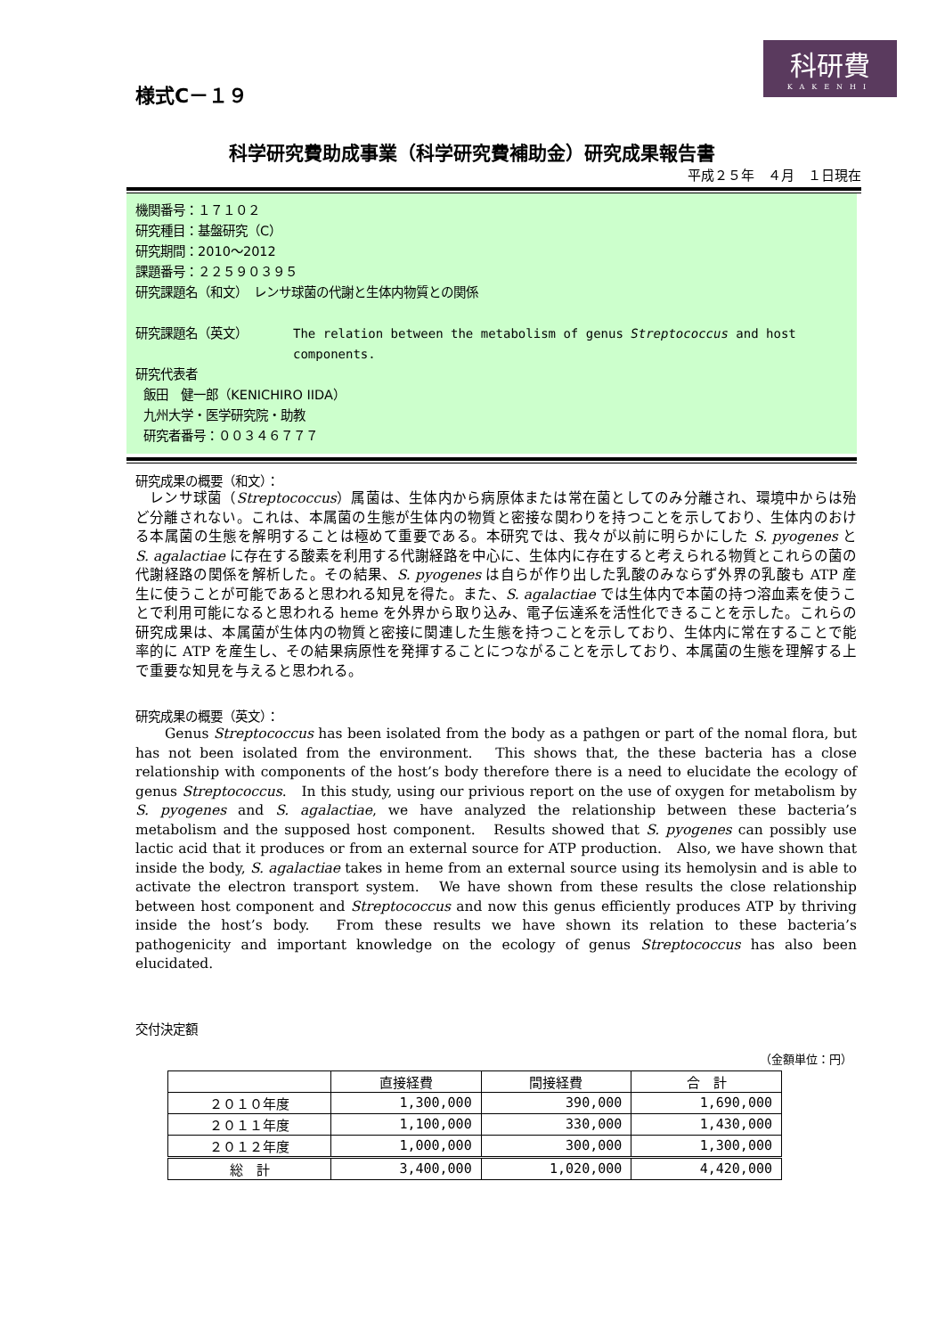様式C－１９
科研費
KAKENHI
科学研究費助成事業（科学研究費補助金）研究成果報告書
平成２５年　４月　１日現在
機関番号：１７１０２
研究種目：基盤研究（C）
研究期間：2010～2012
課題番号：２２５９０３９５
研究課題名（和文）　レンサ球菌の代謝と生体内物質との関係
研究課題名（英文） The relation between the metabolism of genus Streptococcus and host components.
研究代表者
飯田　健一郎（KENICHIRO IIDA）
九州大学・医学研究院・助教
研究者番号：００３４６７７７
研究成果の概要（和文）：
　レンサ球菌（Streptococcus）属菌は、生体内から病原体または常在菌としてのみ分離され、環境中からは殆ど分離されない。これは、本属菌の生態が生体内の物質と密接な関わりを持つことを示しており、生体内のおける本属菌の生態を解明することは極めて重要である。本研究では、我々が以前に明らかにした S. pyogenes と S. agalactiae に存在する酸素を利用する代謝経路を中心に、生体内に存在すると考えられる物質とこれらの菌の代謝経路の関係を解析した。その結果、S. pyogenes は自らが作り出した乳酸のみならず外界の乳酸も ATP 産生に使うことが可能であると思われる知見を得た。また、S. agalactiae では生体内で本菌の持つ溶血素を使うことで利用可能になると思われる heme を外界から取り込み、電子伝達系を活性化できることを示した。これらの研究成果は、本属菌が生体内の物質と密接に関連した生態を持つことを示しており、生体内に常在することで能率的に ATP を産生し、その結果病原性を発揮することにつながることを示しており、本属菌の生態を理解する上で重要な知見を与えると思われる。
研究成果の概要（英文）：
　　Genus Streptococcus has been isolated from the body as a pathgen or part of the nomal flora, but has not been isolated from the environment.　This shows that, the these bacteria has a close relationship with components of the host’s body therefore there is a need to elucidate the ecology of genus Streptococcus.　In this study, using our privious report on the use of oxygen for metabolism by S. pyogenes and S. agalactiae, we have analyzed the relationship between these bacteria’s metabolism and the supposed host component.　Results showed that S. pyogenes can possibly use lactic acid that it produces or from an external source for ATP production.　Also, we have shown that inside the body, S. agalactiae takes in heme from an external source using its hemolysin and is able to activate the electron transport system.　We have shown from these results the close relationship between host component and Streptococcus and now this genus efficiently produces ATP by thriving inside the host’s body.　From these results we have shown its relation to these bacteria’s pathogenicity and important knowledge on the ecology of genus Streptococcus has also been elucidated.
交付決定額
（金額単位：円）
| | 直接経費 | 間接経費 | 合 計 |
| --- | --- | --- | --- |
| ２０１０年度 | 1,300,000 | 390,000 | 1,690,000 |
| ２０１１年度 | 1,100,000 | 330,000 | 1,430,000 |
| ２０１２年度 | 1,000,000 | 300,000 | 1,300,000 |
| 総 計 | 3,400,000 | 1,020,000 | 4,420,000 |